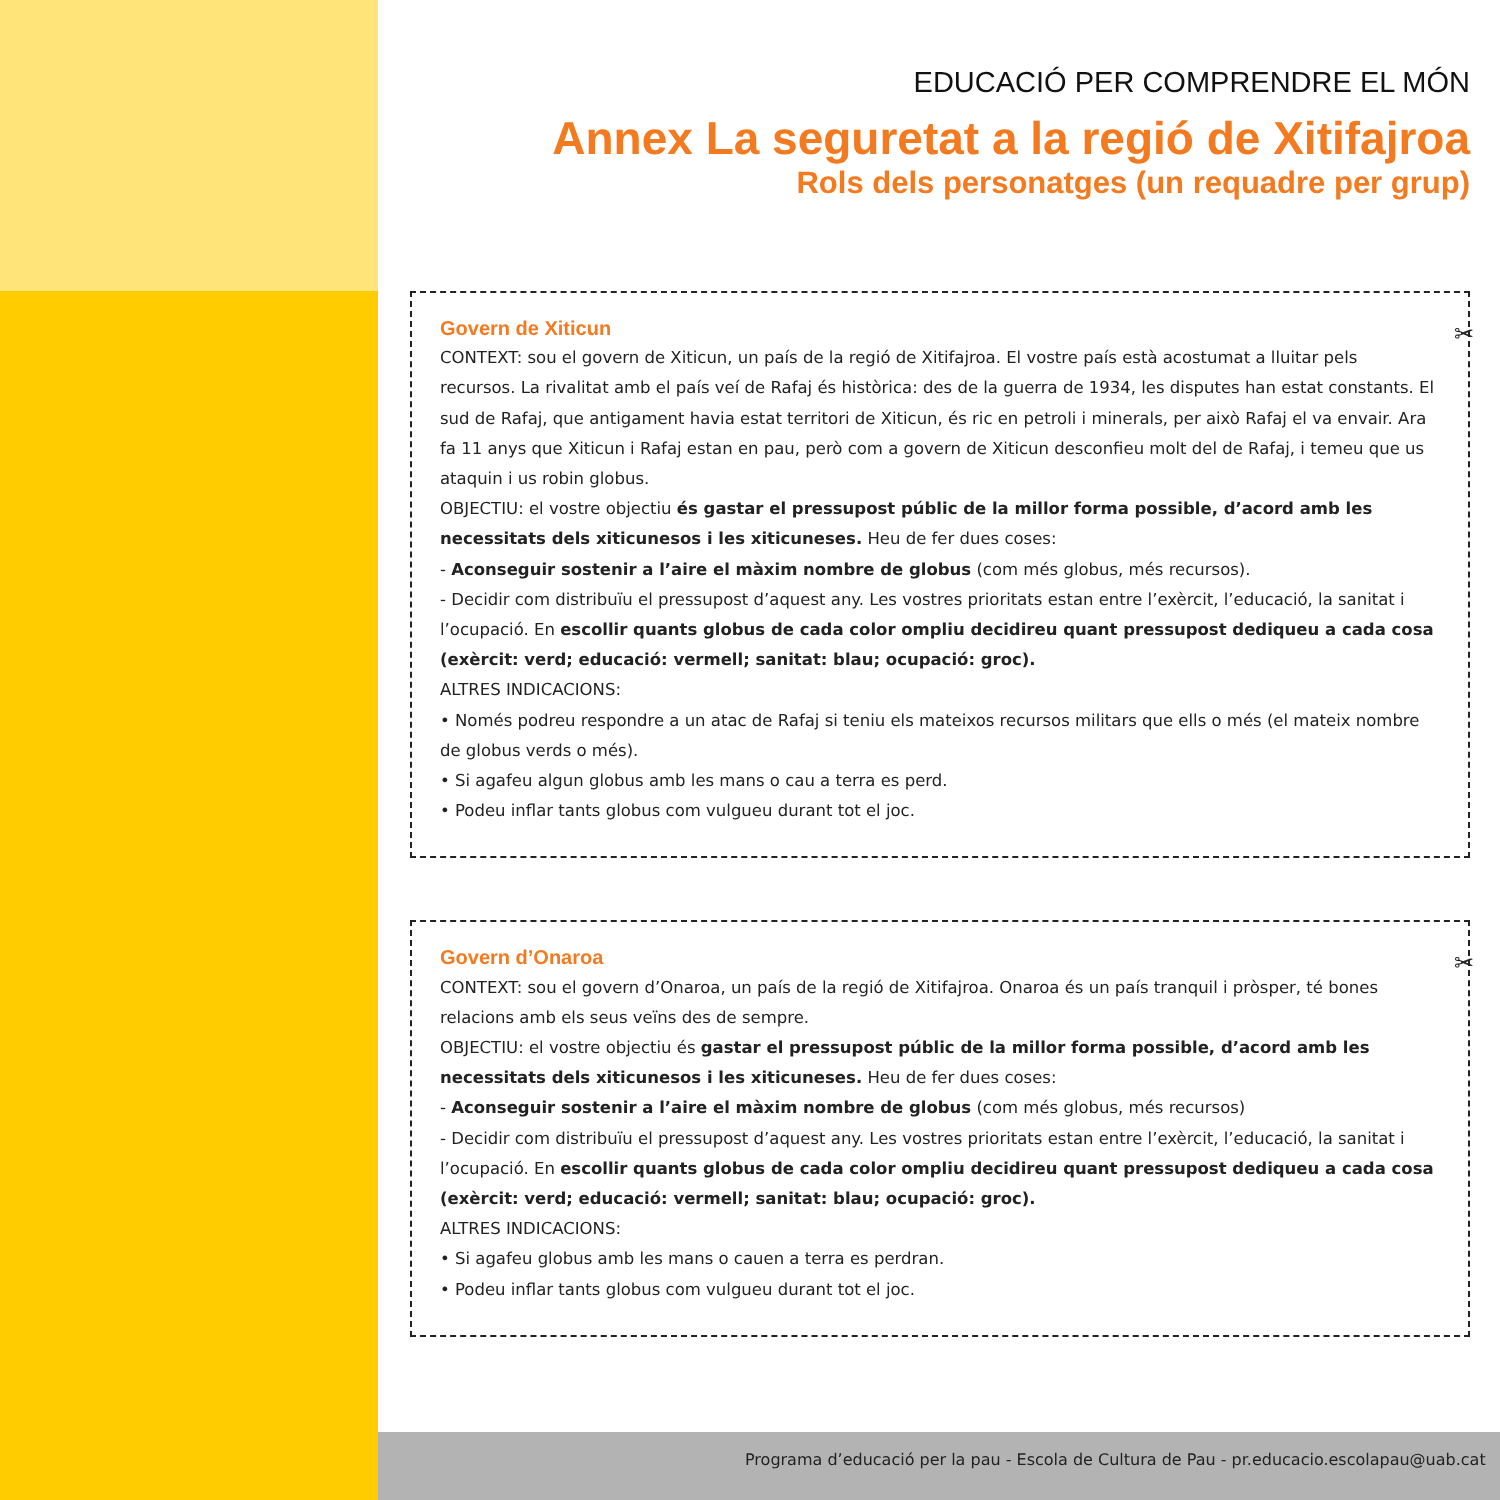EDUCACIÓ PER COMPRENDRE EL MÓN
Annex La seguretat a la regió de Xitifajroa
Rols dels personatges (un requadre per grup)
✂
Govern de Xiticun
CONTEXT: sou el govern de Xiticun, un país de la regió de Xitifajroa. El vostre país està acostumat a lluitar pels recursos. La rivalitat amb el país veí de Rafaj és històrica: des de la guerra de 1934, les disputes han estat constants. El sud de Rafaj, que antigament havia estat territori de Xiticun, és ric en petroli i minerals, per això Rafaj el va envair. Ara fa 11 anys que Xiticun i Rafaj estan en pau, però com a govern de Xiticun desconfieu molt del de Rafaj, i temeu que us ataquin i us robin globus.
OBJECTIU: el vostre objectiu és gastar el pressupost públic de la millor forma possible, d’acord amb les necessitats dels xiticunesos i les xiticuneses. Heu de fer dues coses:
- Aconseguir sostenir a l’aire el màxim nombre de globus (com més globus, més recursos).
- Decidir com distribuïu el pressupost d’aquest any. Les vostres prioritats estan entre l’exèrcit, l’educació, la sanitat i l’ocupació. En escollir quants globus de cada color ompliu decidireu quant pressupost dediqueu a cada cosa (exèrcit: verd; educació: vermell; sanitat: blau; ocupació: groc).
ALTRES INDICACIONS:
• Només podreu respondre a un atac de Rafaj si teniu els mateixos recursos militars que ells o més (el mateix nombre de globus verds o més).
• Si agafeu algun globus amb les mans o cau a terra es perd.
• Podeu inflar tants globus com vulgueu durant tot el joc.
✂
Govern d’Onaroa
CONTEXT: sou el govern d’Onaroa, un país de la regió de Xitifajroa. Onaroa és un país tranquil i pròsper, té bones relacions amb els seus veïns des de sempre.
OBJECTIU: el vostre objectiu és gastar el pressupost públic de la millor forma possible, d’acord amb les necessitats dels xiticunesos i les xiticuneses. Heu de fer dues coses:
- Aconseguir sostenir a l’aire el màxim nombre de globus (com més globus, més recursos)
- Decidir com distribuïu el pressupost d’aquest any. Les vostres prioritats estan entre l’exèrcit, l’educació, la sanitat i l’ocupació. En escollir quants globus de cada color ompliu decidireu quant pressupost dediqueu a cada cosa (exèrcit: verd; educació: vermell; sanitat: blau; ocupació: groc).
ALTRES INDICACIONS:
• Si agafeu globus amb les mans o cauen a terra es perdran.
• Podeu inflar tants globus com vulgueu durant tot el joc.
Programa d’educació per la pau - Escola de Cultura de Pau - pr.educacio.escolapau@uab.cat